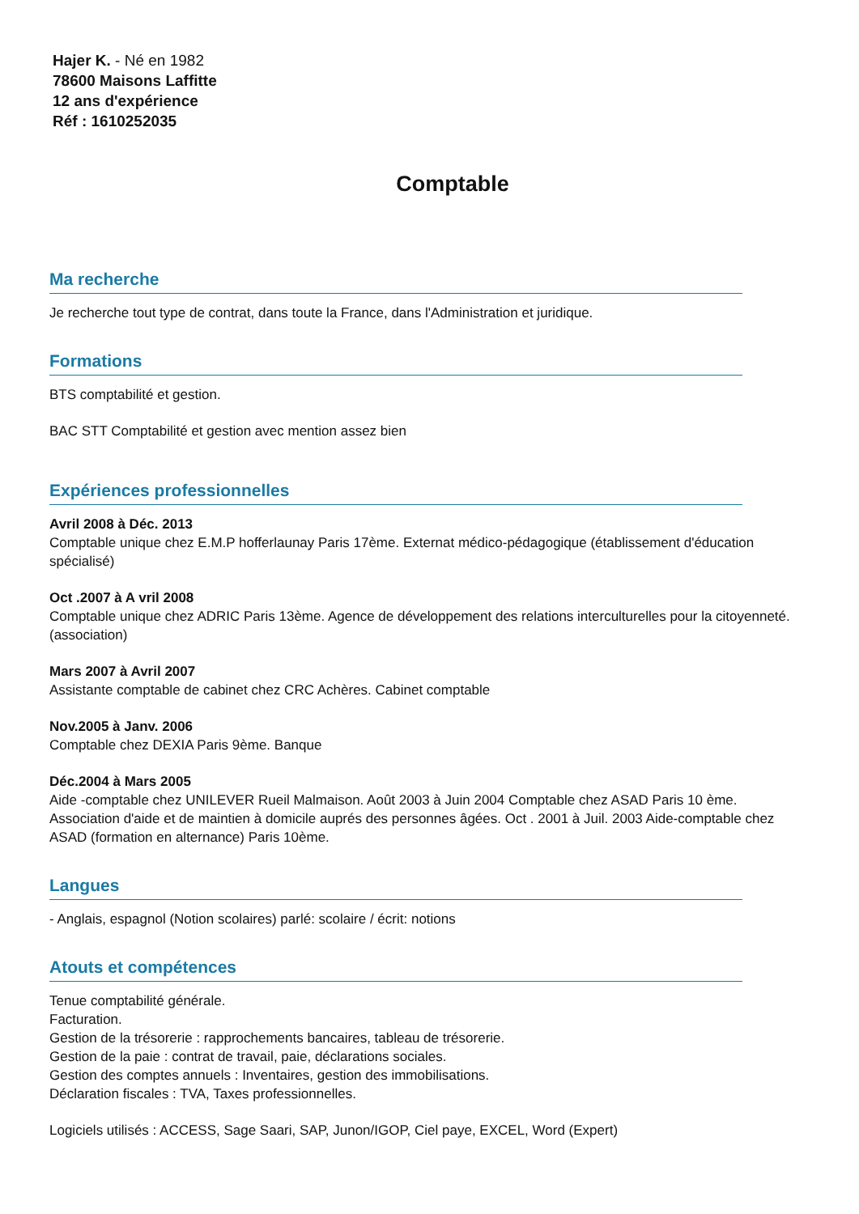Hajer K. - Né en 1982
78600 Maisons Laffitte
12 ans d'expérience
Réf : 1610252035
Comptable
Ma recherche
Je recherche tout type de contrat, dans toute la France, dans l'Administration et juridique.
Formations
BTS comptabilité et gestion.
BAC STT Comptabilité et gestion avec mention assez bien
Expériences professionnelles
Avril 2008 à Déc. 2013
Comptable unique chez E.M.P hofferlaunay Paris 17ème. Externat médico-pédagogique (établissement d'éducation spécialisé)
Oct .2007 à A vril 2008
Comptable unique chez ADRIC Paris 13ème. Agence de développement des relations interculturelles pour la citoyenneté. (association)
Mars 2007 à Avril 2007
Assistante comptable de cabinet chez CRC Achères. Cabinet comptable
Nov.2005 à Janv. 2006
Comptable chez DEXIA Paris 9ème. Banque
Déc.2004 à Mars 2005
Aide -comptable chez UNILEVER Rueil Malmaison. Août 2003 à Juin 2004 Comptable chez ASAD Paris 10 ème. Association d'aide et de maintien à domicile auprés des personnes âgées. Oct . 2001 à Juil. 2003 Aide-comptable chez ASAD (formation en alternance) Paris 10ème.
Langues
- Anglais, espagnol (Notion scolaires) parlé: scolaire / écrit: notions
Atouts et compétences
Tenue comptabilité générale.
Facturation.
Gestion de la trésorerie : rapprochements bancaires, tableau de trésorerie.
Gestion de la paie : contrat de travail, paie, déclarations sociales.
Gestion des comptes annuels : Inventaires, gestion des immobilisations.
Déclaration fiscales : TVA, Taxes professionnelles.
Logiciels utilisés : ACCESS, Sage Saari, SAP, Junon/IGOP, Ciel paye, EXCEL, Word (Expert)